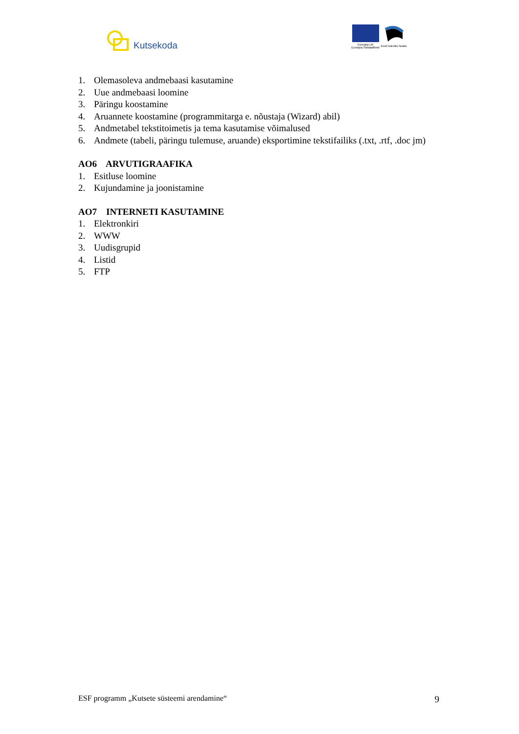Kutsekoda
Euroopa Liit
Euroopa Sotsiaalfond
Eesti tuleviku heaks
1. Olemasoleva andmebaasi kasutamine
2. Uue andmebaasi loomine
3. Päringu koostamine
4. Aruannete koostamine (programmitarga e. nõustaja (Wizard) abil)
5. Andmetabel tekstitoimetis ja tema kasutamise võimalused
6. Andmete (tabeli, päringu tulemuse, aruande) eksportimine tekstifailiks (.txt, .rtf, .doc jm)
AO6 ARVUTIGRAAFIKA
1. Esitluse loomine
2. Kujundamine ja joonistamine
AO7 INTERNETI KASUTAMINE
1. Elektronkiri
2. WWW
3. Uudisgrupid
4. Listid
5. FTP
ESF programm „Kutsete süsteemi arendamine“ 9